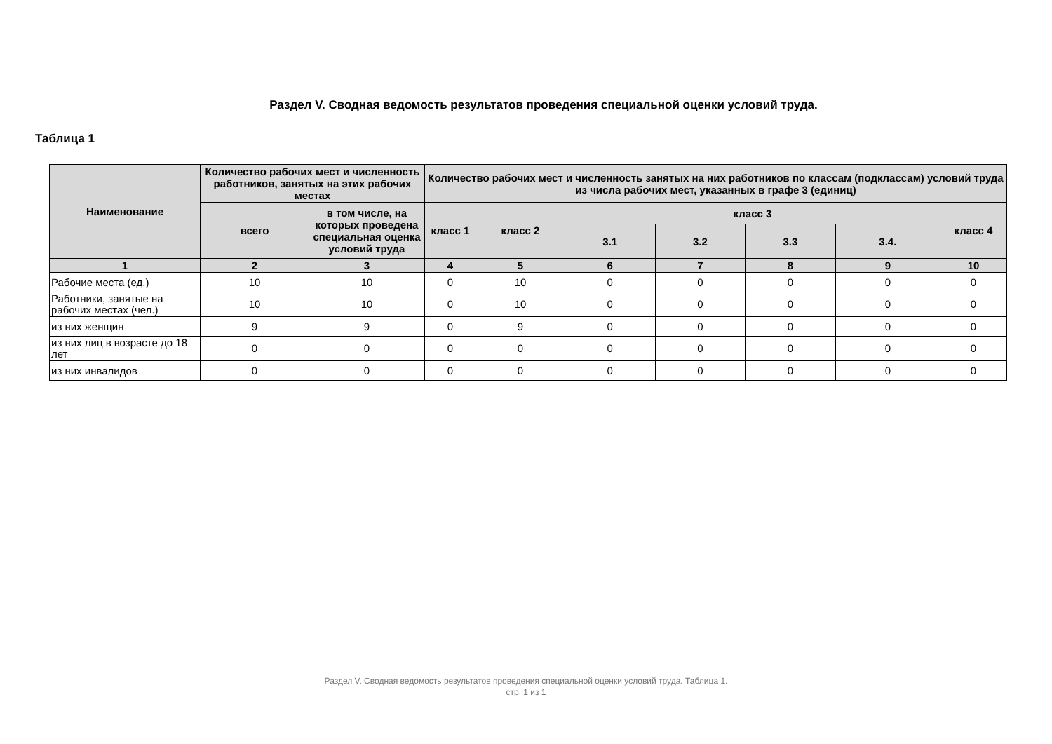Раздел V. Сводная ведомость результатов проведения специальной оценки условий труда.
Таблица 1
| Наименование | Количество рабочих мест и численность работников, занятых на этих рабочих местах | | Количество рабочих мест и численность занятых на них работников по классам (подклассам) условий труда из числа рабочих мест, указанных в графе 3 (единиц) | | | | | | |
| --- | --- | --- | --- | --- | --- | --- | --- | --- | --- |
| | всего | в том числе, на которых проведена специальная оценка условий труда | класс 1 | класс 2 | класс 3 | | | | класс 4 |
| | | | | | 3.1 | 3.2 | 3.3 | 3.4. | |
| 1 | 2 | 3 | 4 | 5 | 6 | 7 | 8 | 9 | 10 |
| Рабочие места (ед.) | 10 | 10 | 0 | 10 | 0 | 0 | 0 | 0 | 0 |
| Работники, занятые на рабочих местах (чел.) | 10 | 10 | 0 | 10 | 0 | 0 | 0 | 0 | 0 |
| из них женщин | 9 | 9 | 0 | 9 | 0 | 0 | 0 | 0 | 0 |
| из них лиц в возрасте до 18 лет | 0 | 0 | 0 | 0 | 0 | 0 | 0 | 0 | 0 |
| из них инвалидов | 0 | 0 | 0 | 0 | 0 | 0 | 0 | 0 | 0 |
Раздел V. Сводная ведомость результатов проведения специальной оценки условий труда. Таблица 1.
стр. 1 из 1